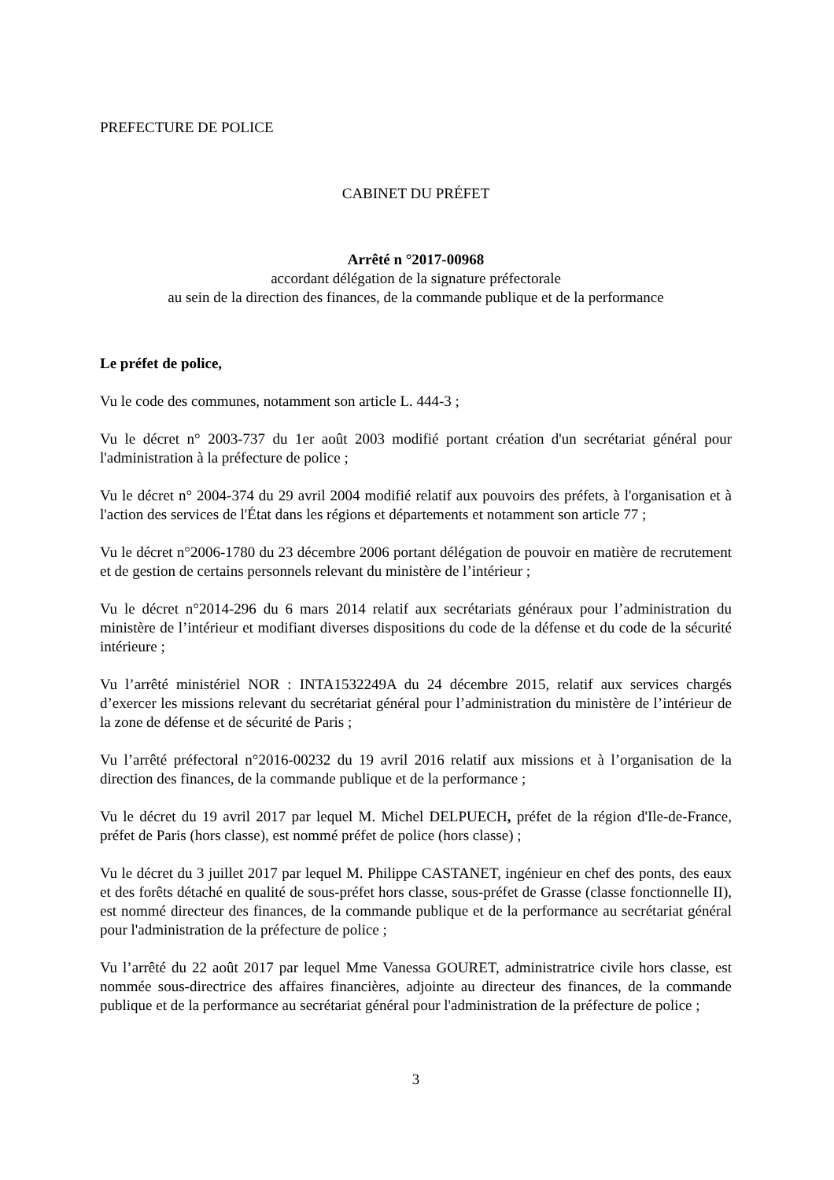PREFECTURE DE POLICE
CABINET DU PRÉFET
Arrêté n °2017-00968
accordant délégation de la signature préfectorale
au sein de la direction des finances, de la commande publique et de la performance
Le préfet de police,
Vu le code des communes, notamment son article L. 444-3 ;
Vu le décret n° 2003-737 du 1er août 2003 modifié portant création d'un secrétariat général pour l'administration à la préfecture de police ;
Vu le décret n° 2004-374 du 29 avril 2004 modifié relatif aux pouvoirs des préfets, à l'organisation et à l'action des services de l'État dans les régions et départements et notamment son article 77 ;
Vu le décret n°2006-1780 du 23 décembre 2006 portant délégation de pouvoir en matière de recrutement et de gestion de certains personnels relevant du ministère de l’intérieur ;
Vu le décret n°2014-296 du 6 mars 2014 relatif aux secrétariats généraux pour l’administration du ministère de l’intérieur et modifiant diverses dispositions du code de la défense et du code de la sécurité intérieure ;
Vu l’arrêté ministériel NOR : INTA1532249A du 24 décembre 2015, relatif aux services chargés d’exercer les missions relevant du secrétariat général pour l’administration du ministère de l’intérieur de la zone de défense et de sécurité de Paris ;
Vu l’arrêté préfectoral n°2016-00232 du 19 avril 2016 relatif aux missions et à l’organisation de la direction des finances, de la commande publique et de la performance ;
Vu le décret du 19 avril 2017 par lequel M. Michel DELPUECH, préfet de la région d'Ile-de-France, préfet de Paris (hors classe), est nommé préfet de police (hors classe) ;
Vu le décret du 3 juillet 2017 par lequel M. Philippe CASTANET, ingénieur en chef des ponts, des eaux et des forêts détaché en qualité de sous-préfet hors classe, sous-préfet de Grasse (classe fonctionnelle II), est nommé directeur des finances, de la commande publique et de la performance au secrétariat général pour l'administration de la préfecture de police ;
Vu l’arrêté du 22 août 2017 par lequel Mme Vanessa GOURET, administratrice civile hors classe, est nommée sous-directrice des affaires financières, adjointe au directeur des finances, de la commande publique et de la performance au secrétariat général pour l'administration de la préfecture de police ;
3